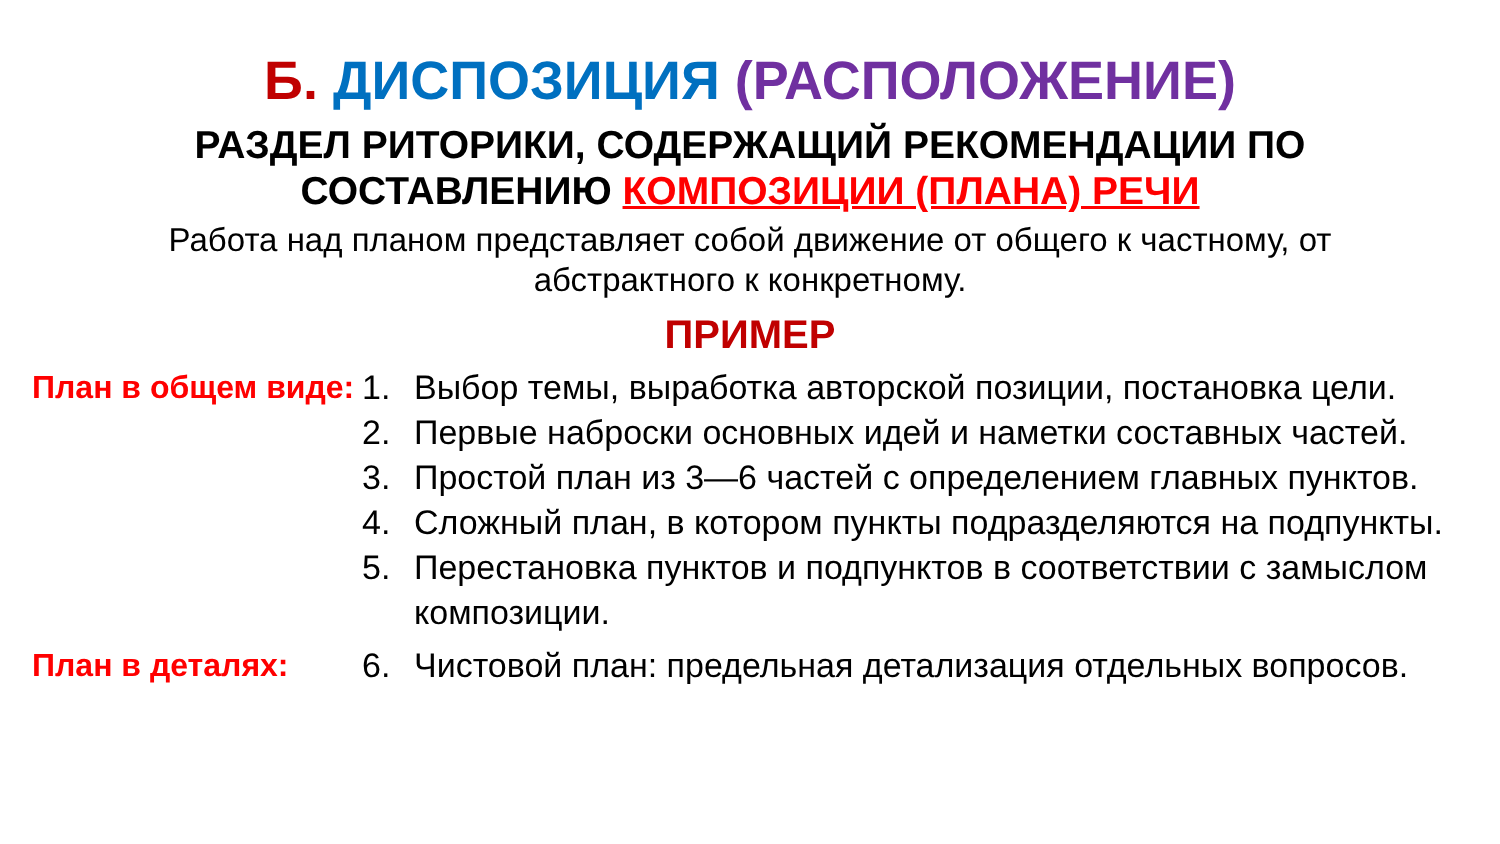Б. ДИСПОЗИЦИЯ (РАСПОЛОЖЕНИЕ)
РАЗДЕЛ РИТОРИКИ, СОДЕРЖАЩИЙ РЕКОМЕНДАЦИИ ПО
СОСТАВЛЕНИЮ КОМПОЗИЦИИ (ПЛАНА) РЕЧИ
Работа над планом представляет собой движение от общего к частному, от абстрактного к конкретному.
ПРИМЕР
План в общем виде:
1. Выбор темы, выработка авторской позиции, постановка цели.
2. Первые наброски основных идей и наметки составных частей.
3. Простой план из 3—6 частей с определением главных пунктов.
4. Сложный план, в котором пункты подразделяются на подпункты.
5. Перестановка пунктов и подпунктов в соответствии с замыслом композиции.
План в деталях:
6. Чистовой план: предельная детализация отдельных вопросов.